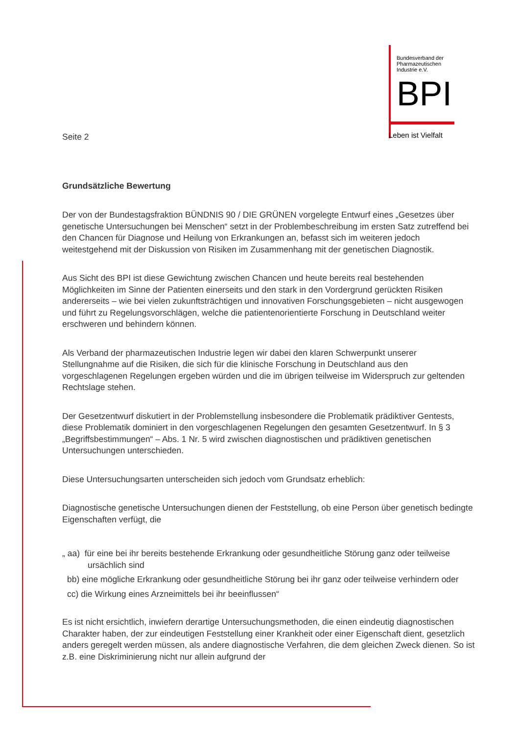Seite 2
Bundesverband der
Pharmazeutischen
Industrie e.V.
BPI
Leben ist Vielfalt
Grundsätzliche Bewertung
Der von der Bundestagsfraktion BÜNDNIS 90 / DIE GRÜNEN vorgelegte Entwurf eines „Gesetzes über genetische Untersuchungen bei Menschen“ setzt in der Problembeschreibung im ersten Satz zutreffend bei den Chancen für Diagnose und Heilung von Erkrankungen an, befasst sich im weiteren jedoch weitestgehend mit der Diskussion von Risiken im Zusammenhang mit der genetischen Diagnostik.
Aus Sicht des BPI ist diese Gewichtung zwischen Chancen und heute bereits real bestehenden Möglichkeiten im Sinne der Patienten einerseits und den stark in den Vordergrund gerückten Risiken andererseits – wie bei vielen zukunftsträchtigen und innovativen Forschungsgebieten – nicht ausgewogen und führt zu Regelungsvorschlägen, welche die patientenorientierte Forschung in Deutschland weiter erschweren und behindern können.
Als Verband der pharmazeutischen Industrie legen wir dabei den klaren Schwerpunkt unserer Stellungnahme auf die Risiken, die sich für die klinische Forschung in Deutschland aus den vorgeschlagenen Regelungen ergeben würden und die im übrigen teilweise im Widerspruch zur geltenden Rechtslage stehen.
Der Gesetzentwurf diskutiert in der Problemstellung insbesondere die Problematik prädiktiver Gentests, diese Problematik dominiert in den vorgeschlagenen Regelungen den gesamten Gesetzentwurf. In § 3 „Begriffsbestimmungen“ – Abs. 1 Nr. 5 wird zwischen diagnostischen und prädiktiven genetischen Untersuchungen unterschieden.
Diese Untersuchungsarten unterscheiden sich jedoch vom Grundsatz erheblich:
Diagnostische genetische Untersuchungen dienen der Feststellung, ob eine Person über genetisch bedingte Eigenschaften verfügt, die
„ aa) für eine bei ihr bereits bestehende Erkrankung oder gesundheitliche Störung ganz oder teilweise ursächlich sind
bb) eine mögliche Erkrankung oder gesundheitliche Störung bei ihr ganz oder teilweise verhindern oder
cc) die Wirkung eines Arzneimittels bei ihr beeinflussen“
Es ist nicht ersichtlich, inwiefern derartige Untersuchungsmethoden, die einen eindeutig diagnostischen Charakter haben, der zur eindeutigen Feststellung einer Krankheit oder einer Eigenschaft dient, gesetzlich anders geregelt werden müssen, als andere diagnostische Verfahren, die dem gleichen Zweck dienen. So ist z.B. eine Diskriminierung nicht nur allein aufgrund der